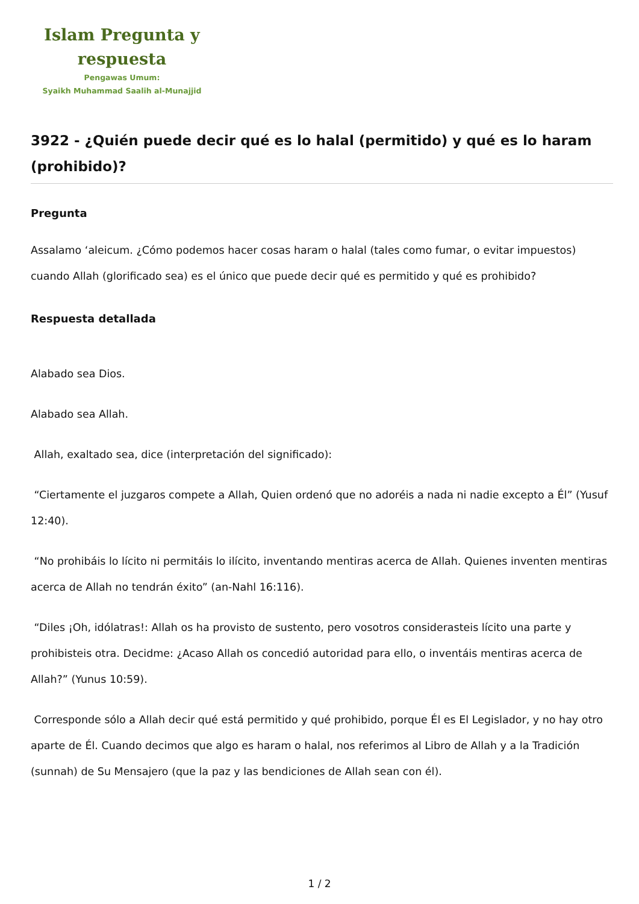Islam Pregunta y respuesta
Pengawas Umum:
Syaikh Muhammad Saalih al-Munajjid
3922 - ¿Quién puede decir qué es lo halal (permitido) y qué es lo haram (prohibido)?
Pregunta
Assalamo ‘aleicum. ¿Cómo podemos hacer cosas haram o halal (tales como fumar, o evitar impuestos) cuando Allah (glorificado sea) es el único que puede decir qué es permitido y qué es prohibido?
Respuesta detallada
Alabado sea Dios.
Alabado sea Allah.
Allah, exaltado sea, dice (interpretación del significado):
“Ciertamente el juzgaros compete a Allah, Quien ordenó que no adoréis a nada ni nadie excepto a Él” (Yusuf 12:40).
“No prohibáis lo lícito ni permitáis lo ilícito, inventando mentiras acerca de Allah. Quienes inventen mentiras acerca de Allah no tendrán éxito” (an-Nahl 16:116).
“Diles ¡Oh, idólatras!: Allah os ha provisto de sustento, pero vosotros considerasteis lícito una parte y prohibisteis otra. Decidme: ¿Acaso Allah os concedió autoridad para ello, o inventáis mentiras acerca de Allah?” (Yunus 10:59).
Corresponde sólo a Allah decir qué está permitido y qué prohibido, porque Él es El Legislador, y no hay otro aparte de Él. Cuando decimos que algo es haram o halal, nos referimos al Libro de Allah y a la Tradición (sunnah) de Su Mensajero (que la paz y las bendiciones de Allah sean con él).
1 / 2